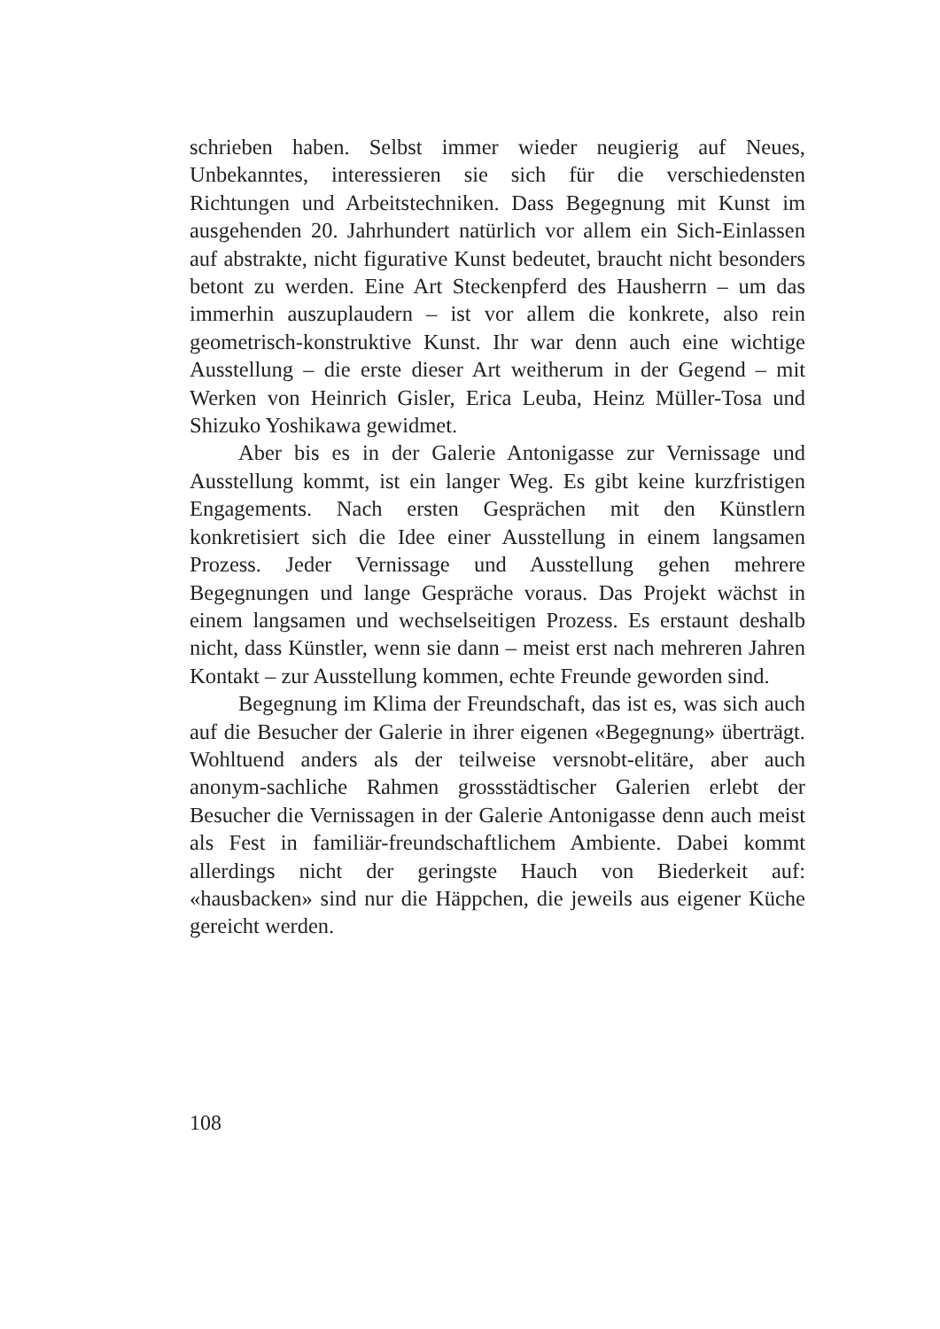schrieben haben. Selbst immer wieder neugierig auf Neues, Unbekanntes, interessieren sie sich für die verschiedensten Richtungen und Arbeitstechniken. Dass Begegnung mit Kunst im ausgehenden 20. Jahrhundert natürlich vor allem ein Sich-Einlassen auf abstrakte, nicht figurative Kunst bedeutet, braucht nicht besonders betont zu werden. Eine Art Steckenpferd des Hausherrn – um das immerhin auszuplaudern – ist vor allem die konkrete, also rein geometrisch-konstruktive Kunst. Ihr war denn auch eine wichtige Ausstellung – die erste dieser Art weitherum in der Gegend – mit Werken von Heinrich Gisler, Erica Leuba, Heinz Müller-Tosa und Shizuko Yoshikawa gewidmet.
Aber bis es in der Galerie Antonigasse zur Vernissage und Ausstellung kommt, ist ein langer Weg. Es gibt keine kurzfristigen Engagements. Nach ersten Gesprächen mit den Künstlern konkretisiert sich die Idee einer Ausstellung in einem langsamen Prozess. Jeder Vernissage und Ausstellung gehen mehrere Begegnungen und lange Gespräche voraus. Das Projekt wächst in einem langsamen und wechselseitigen Prozess. Es erstaunt deshalb nicht, dass Künstler, wenn sie dann – meist erst nach mehreren Jahren Kontakt – zur Ausstellung kommen, echte Freunde geworden sind.
Begegnung im Klima der Freundschaft, das ist es, was sich auch auf die Besucher der Galerie in ihrer eigenen «Begegnung» überträgt. Wohltuend anders als der teilweise versnobt-elitäre, aber auch anonym-sachliche Rahmen grossstädtischer Galerien erlebt der Besucher die Vernissagen in der Galerie Antonigasse denn auch meist als Fest in familiär-freundschaftlichem Ambiente. Dabei kommt allerdings nicht der geringste Hauch von Biederkeit auf: «hausbacken» sind nur die Häppchen, die jeweils aus eigener Küche gereicht werden.
108